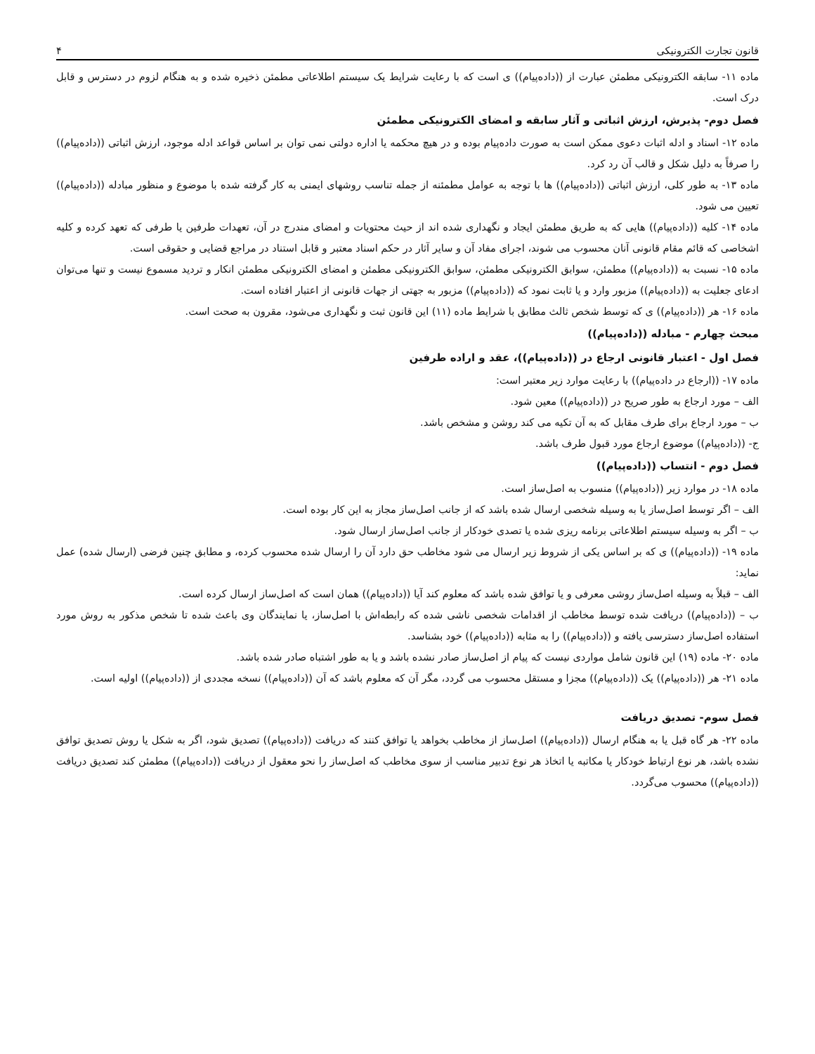قانون تجارت الکترونیکی ۴
ماده ۱۱- سابقه الکترونیکی مطمئن عبارت از ((داده‌پیام)) ی است که با رعایت شرایط یک سیستم اطلاعاتی مطمئن ذخیره شده و به هنگام لزوم در دسترس و قابل درک است.
فصل دوم- پذیرش، ارزش اثباتی و آثار سابقه و امضای الکترونیکی مطمئن
ماده ۱۲- اسناد و ادله اثبات دعوی ممکن است به صورت داده‌پیام بوده و در هیچ محکمه یا اداره دولتی نمی توان بر اساس قواعد ادله موجود، ارزش اثباتی ((داده‌پیام)) را صرفاً به دلیل شکل و قالب آن رد کرد.
ماده ۱۳- به طور کلی، ارزش اثباتی ((داده‌پیام)) ها با توجه به عوامل مطمئنه از جمله تناسب روشهای ایمنی به کار گرفته شده با موضوع و منظور مبادله ((داده‌پیام)) تعیین می شود.
ماده ۱۴- کلیه ((داده‌پیام)) هایی که به طریق مطمئن ایجاد و نگهداری شده اند از حیث محتویات و امضای مندرج در آن، تعهدات طرفین یا طرفی که تعهد کرده و کلیه اشخاصی که قائم مقام قانونی آنان محسوب می شوند، اجرای مفاد آن و سایر آثار در حکم اسناد معتبر و قابل استناد در مراجع قضایی و حقوقی است.
ماده ۱۵- نسبت به ((داده‌پیام)) مطمئن، سوابق الکترونیکی مطمئن، سوابق الکترونیکی مطمئن و امضای الکترونیکی مطمئن انکار و تردید مسموع نیست و تنها می‌توان ادعای جعلیت به ((داده‌پیام)) مزبور وارد و یا ثابت نمود که ((داده‌پیام)) مزبور به جهتی از جهات قانونی از اعتبار افتاده است.
ماده ۱۶- هر ((داده‌پیام)) ی که توسط شخص ثالث مطابق با شرایط ماده (۱۱) این قانون ثبت و نگهداری می‌شود، مقرون به صحت است.
مبحث چهارم - مبادله ((داده‌پیام))
فصل اول - اعتبار قانونی ارجاع در ((داده‌پیام))، عقد و اراده طرفین
ماده ۱۷- ((ارجاع در داده‌پیام)) با رعایت موارد زیر معتبر است:
الف – مورد ارجاع به طور صریح در ((داده‌پیام)) معین شود.
ب – مورد ارجاع برای طرف مقابل که به آن تکیه می کند روشن و مشخص باشد.
ج- ((داده‌پیام)) موضوع ارجاع مورد قبول طرف باشد.
فصل دوم - انتساب ((داده‌پیام))
ماده ۱۸- در موارد زیر ((داده‌پیام)) منسوب به اصل‌ساز است.
الف – اگر توسط اصل‌ساز یا به وسیله شخصی ارسال شده باشد که از جانب اصل‌ساز مجاز به این کار بوده است.
ب – اگر به وسیله سیستم اطلاعاتی برنامه ریزی شده یا تصدی خودکار از جانب اصل‌ساز ارسال شود.
ماده ۱۹- ((داده‌پیام)) ی که بر اساس یکی از شروط زیر ارسال می شود مخاطب حق دارد آن را ارسال شده محسوب کرده، و مطابق چنین فرضی (ارسال شده) عمل نماید:
الف – قبلاً به وسیله اصل‌ساز روشی معرفی و یا توافق شده باشد که معلوم کند آیا ((داده‌پیام)) همان است که اصل‌ساز ارسال کرده است.
ب – ((داده‌پیام)) دریافت شده توسط مخاطب از اقدامات شخصی ناشی شده که رابطه‌اش با اصل‌ساز، یا نمایندگان وی باعث شده تا شخص مذکور به روش مورد استفاده اصل‌ساز دسترسی یافته و ((داده‌پیام)) را به مثابه ((داده‌پیام)) خود بشناسد.
ماده ۲۰- ماده (۱۹) این قانون شامل مواردی نیست که پیام از اصل‌ساز صادر نشده باشد و یا به طور اشتباه صادر شده باشد.
ماده ۲۱- هر ((داده‌پیام)) یک ((داده‌پیام)) مجزا و مستقل محسوب می گردد، مگر آن که معلوم باشد که آن ((داده‌پیام)) نسخه مجددی از ((داده‌پیام)) اولیه است.
فصل سوم- تصدیق دریافت
ماده ۲۲- هر گاه قبل یا به هنگام ارسال ((داده‌پیام)) اصل‌ساز از مخاطب بخواهد یا توافق کنند که دریافت ((داده‌پیام)) تصدیق شود، اگر به شکل یا روش تصدیق توافق نشده باشد، هر نوع ارتباط خودکار یا مکاتبه یا اتخاذ هر نوع تدبیر مناسب از سوی مخاطب که اصل‌ساز را نحو معقول از دریافت ((داده‌پیام)) مطمئن کند تصدیق دریافت ((داده‌پیام)) محسوب می‌گردد.